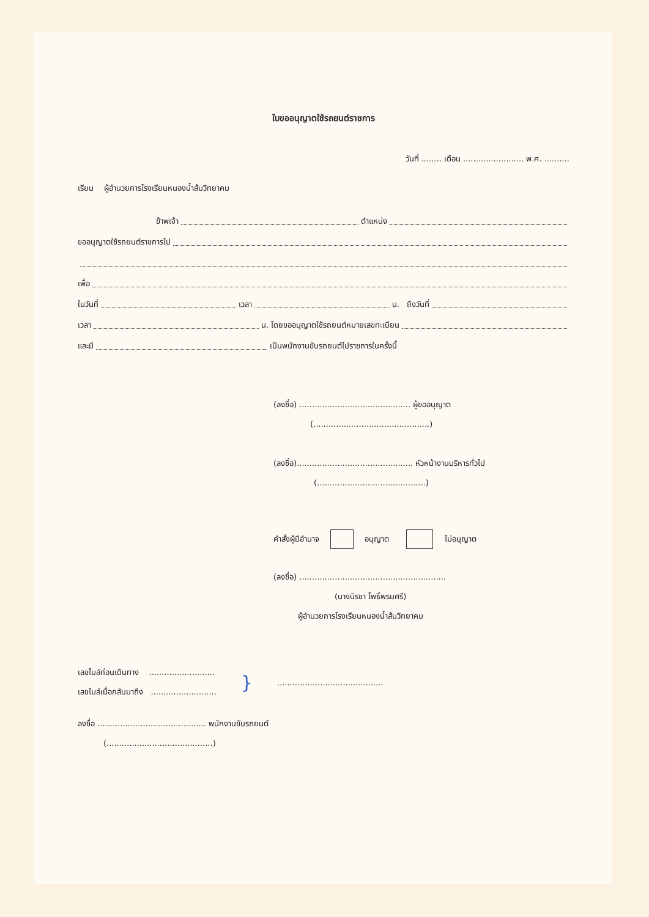ใบขออนุญาตใช้รถยนต์ราชการ
วันที่ ........ เดือน ........................ พ.ศ. ..........
เรียน ผู้อำนวยการโรงเรียนหนองน้ำส้มวิทยาคม
ข้าพเจ้า ตำแหน่ง
ขออนุญาตใช้รถยนต์ราชการไป
เพื่อ
ในวันที่ เวลา น. ถึงวันที่
เวลา น. โดยขออนุญาตใช้รถยนต์หมายเลขทะเบียน
และมี เป็นพนักงานขับรถยนต์ไปราชการในครั้งนี้
(ลงชื่อ) ............................................ ผู้ขออนุญาต
(..............................................)
(ลงชื่อ).............................................. หัวหน้างานบริหารทั่วไป
(...........................................)
คำสั่งผู้มีอำนาจ อนุญาต ไม่อนุญาต
(ลงชื่อ) ..........................................................
(นางนิรชา โพธิ์พรมศรี)
ผู้อำนวยการโรงเรียนหนองน้ำส้มวิทยาคม
เลขไมล์ก่อนเดินทาง ..........................
เลขไมล์เมื่อกลับมาถึง ..........................
}
..........................................
ลงชื่อ ........................................... พนักงานขับรถยนต์
(..........................................)